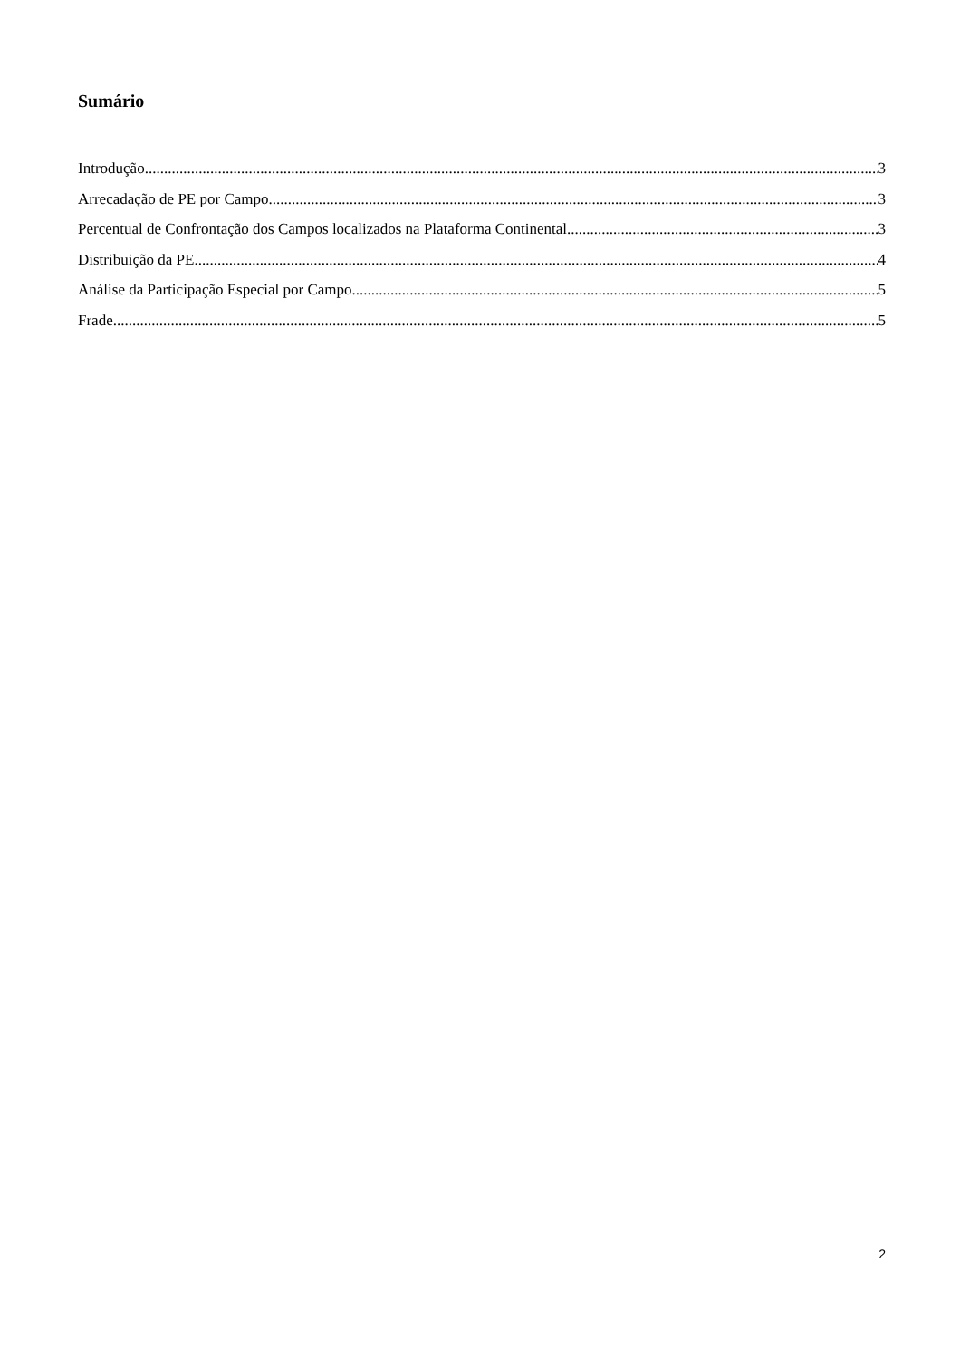Sumário
Introdução 3
Arrecadação de PE por Campo 3
Percentual de Confrontação dos Campos localizados na Plataforma Continental 3
Distribuição da PE 4
Análise da Participação Especial por Campo 5
Frade 5
2